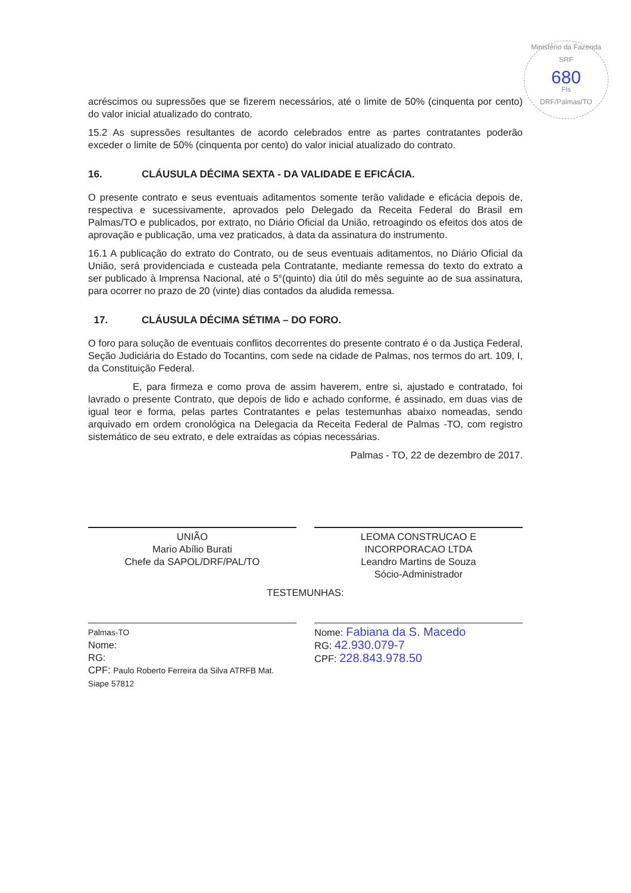Ministério da Fazenda
SRF
680
Fls
DRF/Palmas/TO
acréscimos ou supressões que se fizerem necessários, até o limite de 50% (cinquenta por cento) do valor inicial atualizado do contrato.
15.2 As supressões resultantes de acordo celebrados entre as partes contratantes poderão exceder o limite de 50% (cinquenta por cento) do valor inicial atualizado do contrato.
16. CLÁUSULA DÉCIMA SEXTA - DA VALIDADE E EFICÁCIA.
O presente contrato e seus eventuais aditamentos somente terão validade e eficácia depois de, respectiva e sucessivamente, aprovados pelo Delegado da Receita Federal do Brasil em Palmas/TO e publicados, por extrato, no Diário Oficial da União, retroagindo os efeitos dos atos de aprovação e publicação, uma vez praticados, à data da assinatura do instrumento.
16.1 A publicação do extrato do Contrato, ou de seus eventuais aditamentos, no Diário Oficial da União, será providenciada e custeada pela Contratante, mediante remessa do texto do extrato a ser publicado à Imprensa Nacional, até o 5°(quinto) dia útil do mês seguinte ao de sua assinatura, para ocorrer no prazo de 20 (vinte) dias contados da aludida remessa.
17. CLÁUSULA DÉCIMA SÉTIMA – DO FORO.
O foro para solução de eventuais conflitos decorrentes do presente contrato é o da Justiça Federal, Seção Judiciária do Estado do Tocantins, com sede na cidade de Palmas, nos termos do art. 109, I, da Constituição Federal.
E, para firmeza e como prova de assim haverem, entre si, ajustado e contratado, foi lavrado o presente Contrato, que depois de lido e achado conforme, é assinado, em duas vias de igual teor e forma, pelas partes Contratantes e pelas testemunhas abaixo nomeadas, sendo arquivado em ordem cronológica na Delegacia da Receita Federal de Palmas -TO, com registro sistemático de seu extrato, e dele extraídas as cópias necessárias.
Palmas - TO, 22 de dezembro de 2017.
UNIÃO
Mario Abílio Burati
Chefe da SAPOL/DRF/PAL/TO
LEOMA CONSTRUCAO E
INCORPORACAO LTDA
Leandro Martins de Souza
Sócio-Administrador
TESTEMUNHAS:
Palmas-TO
Nome:
RG:
CPF: Paulo Roberto Ferreira da Silva ATRFB Mat. Siape 57812
Nome: Fabiana da S. Macedo
RG: 42.930.079-7
CPF: 228.843.978.50